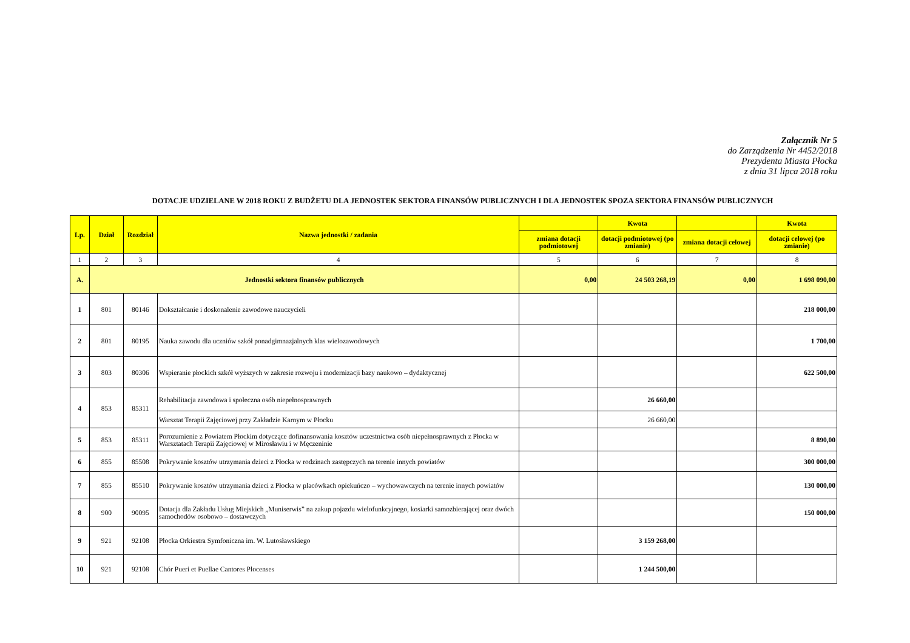Załącznik Nr 5
do Zarządzenia Nr 4452/2018
Prezydenta Miasta Płocka
z dnia 31 lipca 2018 roku
DOTACJE UDZIELANE W 2018 ROKU Z BUDŻETU DLA JEDNOSTEK SEKTORA FINANSÓW PUBLICZNYCH I DLA JEDNOSTEK SPOZA SEKTORA FINANSÓW PUBLICZNYCH
| Lp. | Dział | Rozdział | Nazwa jednostki / zadania | | Kwota | | Kwota |
| --- | --- | --- | --- | --- | --- | --- | --- |
| | | | | zmiana dotacji podmiotowej | dotacji podmiotowej (po zmianie) | zmiana dotacji celowej | dotacji celowej (po zmianie) |
| 1 | 2 | 3 | 4 | 5 | 6 | 7 | 8 |
| A. | Jednostki sektora finansów publicznych | | | 0,00 | 24 503 268,19 | 0,00 | 1 698 090,00 |
| 1 | 801 | 80146 | Dokształcanie i doskonalenie zawodowe nauczycieli | | | | 218 000,00 |
| 2 | 801 | 80195 | Nauka zawodu dla uczniów szkół ponadgimnazjalnych klas wielozawodowych | | | | 1 700,00 |
| 3 | 803 | 80306 | Wspieranie płockich szkół wyższych w zakresie rozwoju i modernizacji bazy naukowo – dydaktycznej | | | | 622 500,00 |
| 4 | 853 | 85311 | Rehabilitacja zawodowa i społeczna osób niepełnosprawnych | | 26 660,00 | | |
| | | | Warsztat Terapii Zajęciowej przy Zakładzie Karnym w Płocku | | 26 660,00 | | |
| 5 | 853 | 85311 | Porozumienie z Powiatem Płockim dotyczące dofinansowania kosztów uczestnictwa osób niepełnosprawnych z Płocka w Warsztatach Terapii Zajęciowej w Mirosławiu i w Męczeninie | | | | 8 890,00 |
| 6 | 855 | 85508 | Pokrywanie kosztów utrzymania dzieci z Płocka w rodzinach zastępczych na terenie innych powiatów | | | | 300 000,00 |
| 7 | 855 | 85510 | Pokrywanie kosztów utrzymania dzieci z Płocka w placówkach opiekuńczo – wychowawczych na terenie innych powiatów | | | | 130 000,00 |
| 8 | 900 | 90095 | Dotacja dla Zakładu Usług Miejskich „Muniserwis” na zakup pojazdu wielofunkcyjnego, kosiarki samozbierającej oraz dwóch samochodów osobowo – dostawczych | | | | 150 000,00 |
| 9 | 921 | 92108 | Płocka Orkiestra Symfoniczna im. W. Lutosławskiego | | 3 159 268,00 | | |
| 10 | 921 | 92108 | Chór Pueri et Puellae Cantores Plocenses | | 1 244 500,00 | | |